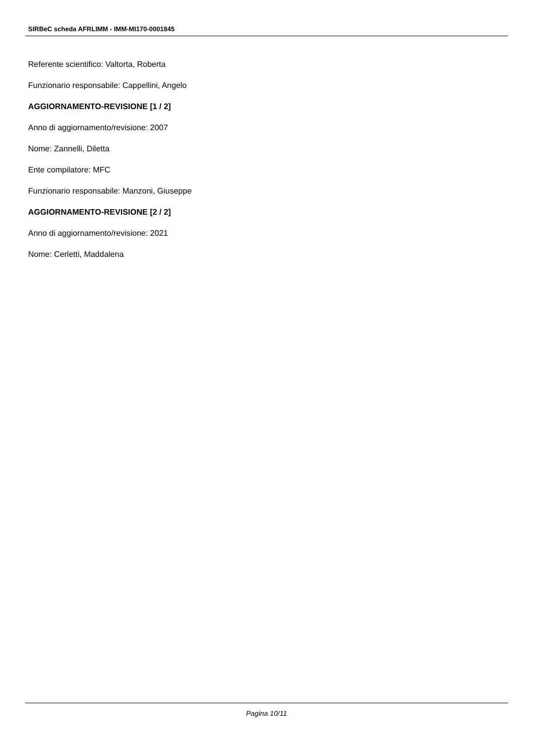SIRBeC scheda AFRLIMM - IMM-MI170-0001845
Referente scientifico: Valtorta, Roberta
Funzionario responsabile: Cappellini, Angelo
AGGIORNAMENTO-REVISIONE [1 / 2]
Anno di aggiornamento/revisione: 2007
Nome: Zannelli, Diletta
Ente compilatore: MFC
Funzionario responsabile: Manzoni, Giuseppe
AGGIORNAMENTO-REVISIONE [2 / 2]
Anno di aggiornamento/revisione: 2021
Nome: Cerletti, Maddalena
Pagina 10/11